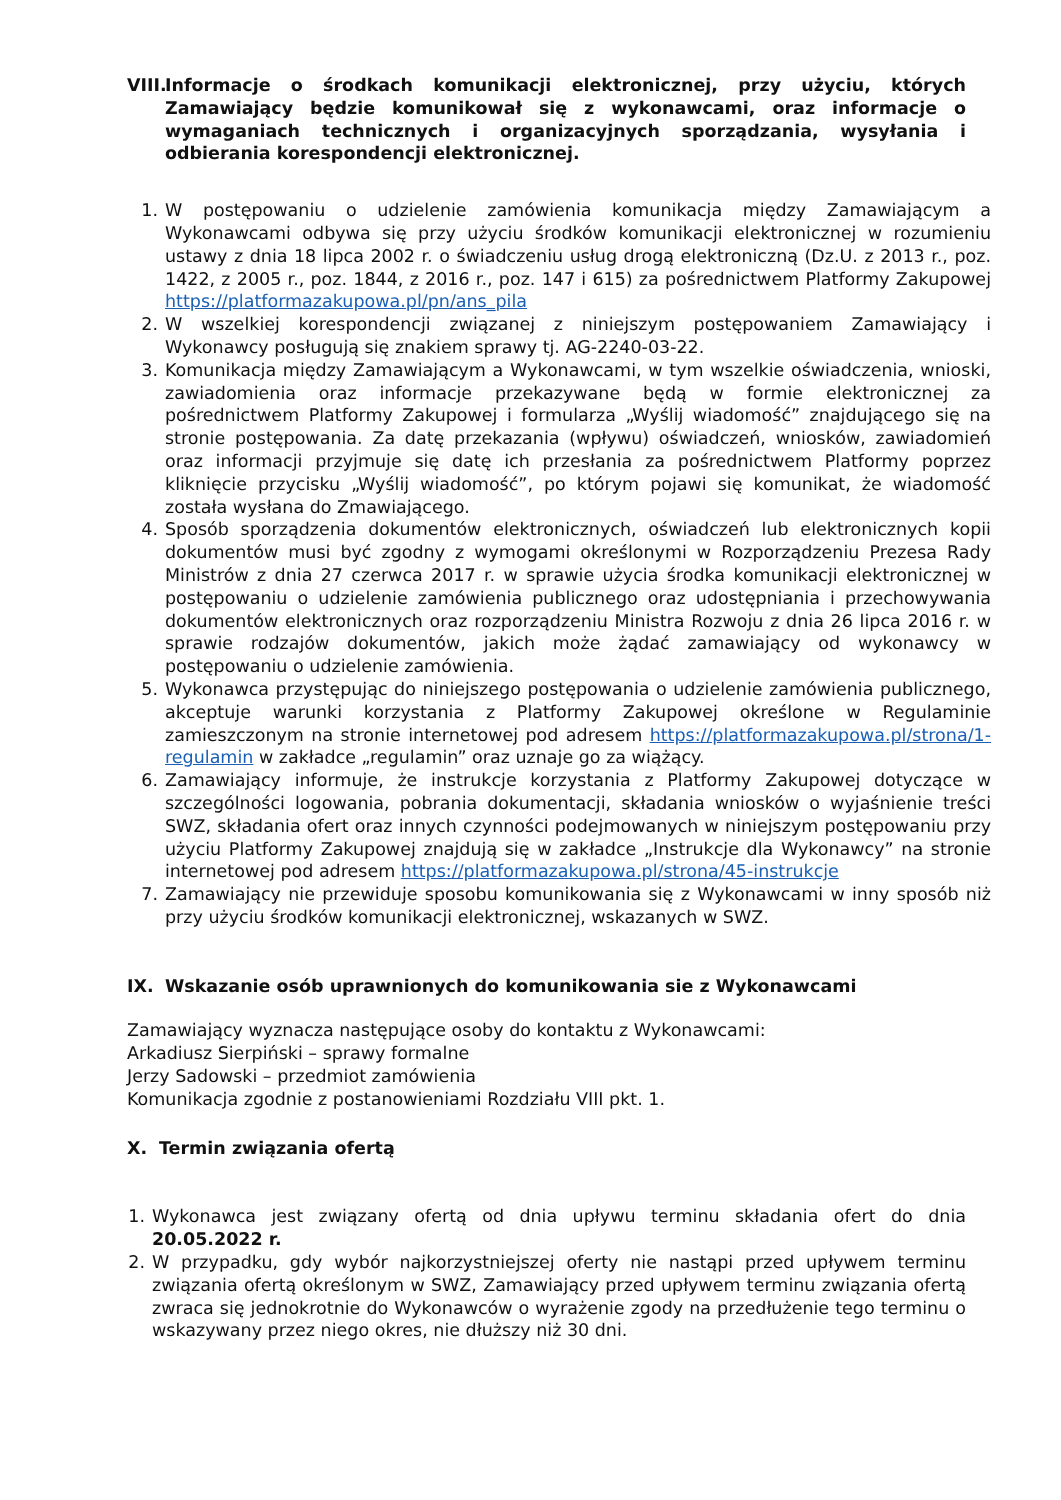VIII. Informacje o środkach komunikacji elektronicznej, przy użyciu, których Zamawiający będzie komunikował się z wykonawcami, oraz informacje o wymaganiach technicznych i organizacyjnych sporządzania, wysyłania i odbierania korespondencji elektronicznej.
1. W postępowaniu o udzielenie zamówienia komunikacja między Zamawiającym a Wykonawcami odbywa się przy użyciu środków komunikacji elektronicznej w rozumieniu ustawy z dnia 18 lipca 2002 r. o świadczeniu usług drogą elektroniczną (Dz.U. z 2013 r., poz. 1422, z 2005 r., poz. 1844, z 2016 r., poz. 147 i 615) za pośrednictwem Platformy Zakupowej https://platformazakupowa.pl/pn/ans_pila
2. W wszelkiej korespondencji związanej z niniejszym postępowaniem Zamawiający i Wykonawcy posługują się znakiem sprawy tj. AG-2240-03-22.
3. Komunikacja między Zamawiającym a Wykonawcami, w tym wszelkie oświadczenia, wnioski, zawiadomienia oraz informacje przekazywane będą w formie elektronicznej za pośrednictwem Platformy Zakupowej i formularza „Wyślij wiadomość” znajdującego się na stronie postępowania. Za datę przekazania (wpływu) oświadczeń, wniosków, zawiadomień oraz informacji przyjmuje się datę ich przesłania za pośrednictwem Platformy poprzez kliknięcie przycisku „Wyślij wiadomość”, po którym pojawi się komunikat, że wiadomość została wysłana do Zmawiającego.
4. Sposób sporządzenia dokumentów elektronicznych, oświadczeń lub elektronicznych kopii dokumentów musi być zgodny z wymogami określonymi w Rozporządzeniu Prezesa Rady Ministrów z dnia 27 czerwca 2017 r. w sprawie użycia środka komunikacji elektronicznej w postępowaniu o udzielenie zamówienia publicznego oraz udostępniania i przechowywania dokumentów elektronicznych oraz rozporządzeniu Ministra Rozwoju z dnia 26 lipca 2016 r. w sprawie rodzajów dokumentów, jakich może żądać zamawiający od wykonawcy w postępowaniu o udzielenie zamówienia.
5. Wykonawca przystępując do niniejszego postępowania o udzielenie zamówienia publicznego, akceptuje warunki korzystania z Platformy Zakupowej określone w Regulaminie zamieszczonym na stronie internetowej pod adresem https://platformazakupowa.pl/strona/1-regulamin w zakładce „regulamin” oraz uznaje go za wiążący.
6. Zamawiający informuje, że instrukcje korzystania z Platformy Zakupowej dotyczące w szczególności logowania, pobrania dokumentacji, składania wniosków o wyjaśnienie treści SWZ, składania ofert oraz innych czynności podejmowanych w niniejszym postępowaniu przy użyciu Platformy Zakupowej znajdują się w zakładce „Instrukcje dla Wykonawcy” na stronie internetowej pod adresem https://platformazakupowa.pl/strona/45-instrukcje
7. Zamawiający nie przewiduje sposobu komunikowania się z Wykonawcami w inny sposób niż przy użyciu środków komunikacji elektronicznej, wskazanych w SWZ.
IX. Wskazanie osób uprawnionych do komunikowania sie z Wykonawcami
Zamawiający wyznacza następujące osoby do kontaktu z Wykonawcami:
Arkadiusz Sierpiński – sprawy formalne
Jerzy Sadowski – przedmiot zamówienia
Komunikacja zgodnie z postanowieniami Rozdziału VIII pkt. 1.
X. Termin związania ofertą
1. Wykonawca jest związany ofertą od dnia upływu terminu składania ofert do dnia 20.05.2022 r.
2. W przypadku, gdy wybór najkorzystniejszej oferty nie nastąpi przed upływem terminu związania ofertą określonym w SWZ, Zamawiający przed upływem terminu związania ofertą zwraca się jednokrotnie do Wykonawców o wyrażenie zgody na przedłużenie tego terminu o wskazywany przez niego okres, nie dłuższy niż 30 dni.